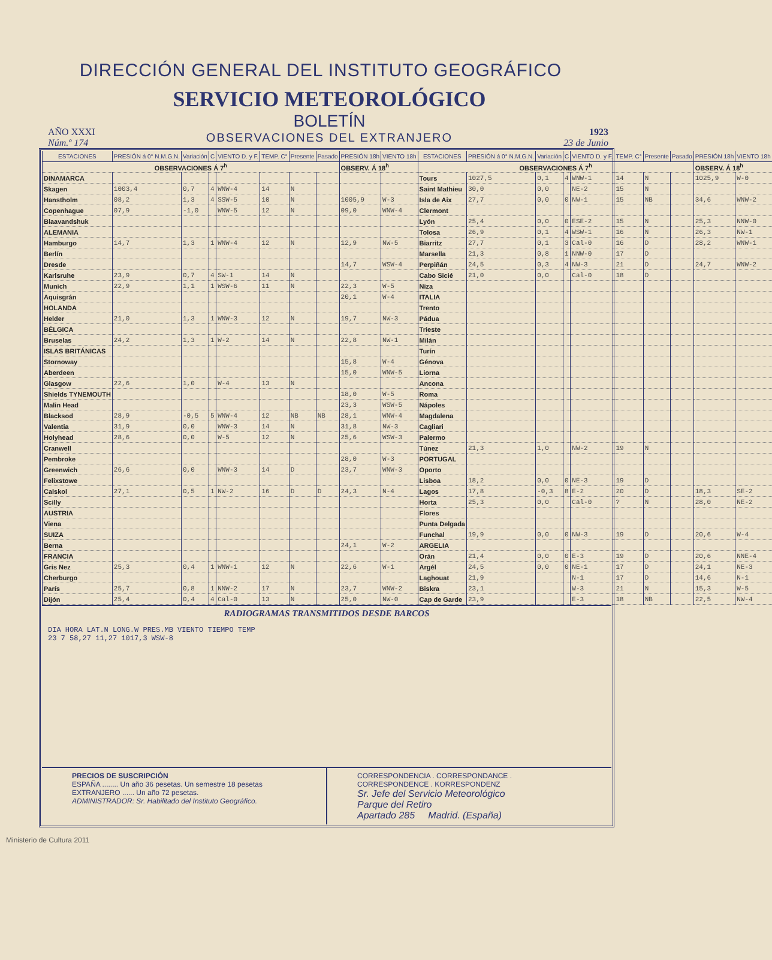DIRECCIÓN GENERAL DEL INSTITUTO GEOGRÁFICO
AÑO XXXI
Núm.º 174
SERVICIO METEOROLÓGICO
BOLETÍN
OBSERVACIONES DEL EXTRANJERO
1923
23 de Junio
| ESTACIONES | PRESIÓN á 0° N.M.G.N. | Variación | C | VIENTO D. y F. | TEMP. C° | Presente | Pasado | PRESIÓN 18h | VIENTO 18h | ESTACIONES | PRESIÓN á 0° N.M.G.N. | Variación | C | VIENTO D. y F. | TEMP. C° | Presente | Pasado | PRESIÓN 18h | VIENTO 18h |
| --- | --- | --- | --- | --- | --- | --- | --- | --- | --- | --- | --- | --- | --- | --- | --- | --- | --- | --- | --- |
| OBSERVACIONES Á 7<sup>h</sup> | | | | | | | | OBSERV. Á 18<sup>h</sup> | | OBSERVACIONES Á 7<sup>h</sup> | | | | | | | | OBSERV. Á 18<sup>h</sup> | |
| DINAMARCA | | | | | | | | | | Tours | 1027,5 | 0,1 | 4 | WNW-1 | 14 | N | | 1025,9 | W-0 |
| Skagen | 1003,4 | 0,7 | 4 | WNW-4 | 14 | N | | | | Saint Mathieu | 30,0 | 0,0 | | NE-2 | 15 | N | | | |
| Hanstholm | 08,2 | 1,3 | 4 | SSW-5 | 10 | N | | 1005,9 | W-3 | Isla de Aix | 27,7 | 0,0 | 0 | NW-1 | 15 | NB | | 34,6 | WNW-2 |
| Copenhague | 07,9 | -1,0 | | WNW-5 | 12 | N | | 09,0 | WNW-4 | Clermont | | | | | | | | | |
| Blaavandshuk | | | | | | | | | | Lyón | 25,4 | 0,0 | 0 | ESE-2 | 15 | N | | 25,3 | NNW-0 |
| ALEMANIA | | | | | | | | | | Tolosa | 26,9 | 0,1 | 4 | WSW-1 | 16 | N | | 26,3 | NW-1 |
| Hamburgo | 14,7 | 1,3 | 1 | WNW-4 | 12 | N | | 12,9 | NW-5 | Biarritz | 27,7 | 0,1 | 3 | Cal-0 | 16 | D | | 28,2 | WNW-1 |
| Berlín | | | | | | | | | | Marsella | 21,3 | 0,8 | 1 | NNW-0 | 17 | D | | | |
| Dresde | | | | | | | | 14,7 | WSW-4 | Perpiñán | 24,5 | 0,3 | 4 | NW-3 | 21 | D | | 24,7 | WNW-2 |
| Karlsruhe | 23,9 | 0,7 | 4 | SW-1 | 14 | N | | | | Cabo Sicié | 21,0 | 0,0 | | Cal-0 | 18 | D | | | |
| Munich | 22,9 | 1,1 | 1 | WSW-6 | 11 | N | | 22,3 | W-5 | Niza | | | | | | | | | |
| Aquisgrán | | | | | | | | 20,1 | W-4 | ITALIA | | | | | | | | | |
| HOLANDA | | | | | | | | | | Trento | | | | | | | | | |
| Helder | 21,0 | 1,3 | 1 | WNW-3 | 12 | N | | 19,7 | NW-3 | Pádua | | | | | | | | | |
| BÉLGICA | | | | | | | | | | Trieste | | | | | | | | | |
| Bruselas | 24,2 | 1,3 | 1 | W-2 | 14 | N | | 22,8 | NW-1 | Milán | | | | | | | | | |
| ISLAS BRITÁNICAS | | | | | | | | | | Turín | | | | | | | | | |
| Stornoway | | | | | | | | 15,8 | W-4 | Génova | | | | | | | | | |
| Aberdeen | | | | | | | | 15,0 | WNW-5 | Liorna | | | | | | | | | |
| Glasgow | 22,6 | 1,0 | | W-4 | 13 | N | | | | Ancona | | | | | | | | | |
| Shields TYNEMOUTH | | | | | | | | 18,0 | W-5 | Roma | | | | | | | | | |
| Malin Head | | | | | | | | 23,3 | WSW-5 | Nápoles | | | | | | | | | |
| Blacksod | 28,9 | -0,5 | 5 | WNW-4 | 12 | NB | NB | 28,1 | WNW-4 | Magdalena | | | | | | | | | |
| Valentia | 31,9 | 0,0 | | WNW-3 | 14 | N | | 31,8 | NW-3 | Cagliari | | | | | | | | | |
| Holyhead | 28,6 | 0,0 | | W-5 | 12 | N | | 25,6 | WSW-3 | Palermo | | | | | | | | | |
| Cranwell | | | | | | | | | | Túnez | 21,3 | 1,0 | | NW-2 | 19 | N | | | |
| Pembroke | | | | | | | | 28,0 | W-3 | PORTUGAL | | | | | | | | | |
| Greenwich | 26,6 | 0,0 | | WNW-3 | 14 | D | | 23,7 | WNW-3 | Oporto | | | | | | | | | |
| Felixstowe | | | | | | | | | | Lisboa | 18,2 | 0,0 | 0 | NE-3 | 19 | D | | | |
| Calskol | 27,1 | 0,5 | 1 | NW-2 | 16 | D | D | 24,3 | N-4 | Lagos | 17,8 | -0,3 | 8 | E-2 | 20 | D | | 18,3 | SE-2 |
| Scilly | | | | | | | | | | Horta | 25,3 | 0,0 | | Cal-0 | ? | N | | 28,0 | NE-2 |
| AUSTRIA | | | | | | | | | | Flores | | | | | | | | | |
| Viena | | | | | | | | | | Punta Delgada | | | | | | | | | |
| SUIZA | | | | | | | | | | Funchal | 19,9 | 0,0 | 0 | NW-3 | 19 | D | | 20,6 | W-4 |
| Berna | | | | | | | | 24,1 | W-2 | ARGELIA | | | | | | | | | |
| FRANCIA | | | | | | | | | | Orán | 21,4 | 0,0 | 0 | E-3 | 19 | D | | 20,6 | NNE-4 |
| Gris Nez | 25,3 | 0,4 | 1 | WNW-1 | 12 | N | | 22,6 | W-1 | Argél | 24,5 | 0,0 | 0 | NE-1 | 17 | D | | 24,1 | NE-3 |
| Cherburgo | | | | | | | | | | Laghouat | 21,9 | | | N-1 | 17 | D | | 14,6 | N-1 |
| París | 25,7 | 0,8 | 1 | NNW-2 | 17 | N | | 23,7 | WNW-2 | Biskra | 23,1 | | | W-3 | 21 | N | | 15,3 | W-5 |
| Dijón | 25,4 | 0,4 | 4 | Cal-0 | 13 | N | | 25,0 | NW-0 | Cap de Garde | 23,9 | | | E-3 | 18 | NB | | 22,5 | NW-4 |
RADIOGRAMAS TRANSMITIDOS DESDE BARCOS
DIA HORA LAT.N LONG.W PRES.MB VIENTO TIEMPO TEMP
23 7 58,27 11,27 1017,3 WSW-8
PRECIOS DE SUSCRIPCIÓN
ESPAÑA ........ Un año 36 pesetas. Un semestre 18 pesetas
EXTRANJERO ...... Un año 72 pesetas.
ADMINISTRADOR: Sr. Habilitado del Instituto Geográfico.
CORRESPONDENCIA . CORRESPONDANCE . CORRESPONDENCE . KORRESPONDENZ
Sr. Jefe del Servicio Meteorológico
Parque del Retiro
Apartado 285 Madrid. (España)
Ministerio de Cultura 2011